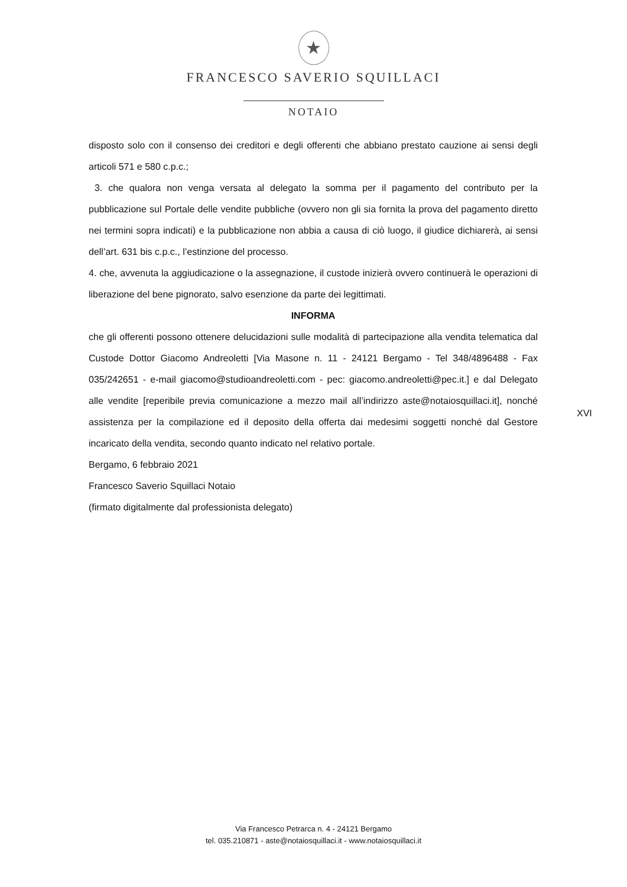★
FRANCESCO SAVERIO SQUILLACI
NOTAIO
disposto solo con il consenso dei creditori e degli offerenti che abbiano prestato cauzione ai sensi degli articoli 571 e 580 c.p.c.;
3. che qualora non venga versata al delegato la somma per il pagamento del contributo per la pubblicazione sul Portale delle vendite pubbliche (ovvero non gli sia fornita la prova del pagamento diretto nei termini sopra indicati) e la pubblicazione non abbia a causa di ciò luogo, il giudice dichiarerà, ai sensi dell’art. 631 bis c.p.c., l’estinzione del processo.
4. che, avvenuta la aggiudicazione o la assegnazione, il custode inizierà ovvero continuerà le operazioni di liberazione del bene pignorato, salvo esenzione da parte dei legittimati.
INFORMA
che gli offerenti possono ottenere delucidazioni sulle modalità di partecipazione alla vendita telematica dal Custode Dottor Giacomo Andreoletti [Via Masone n. 11 - 24121 Bergamo - Tel 348/4896488 - Fax 035/242651 - e-mail giacomo@studioandreoletti.com - pec: giacomo.andreoletti@pec.it.] e dal Delegato alle vendite [reperibile previa comunicazione a mezzo mail all’indirizzo aste@notaiosquillaci.it], nonché assistenza per la compilazione ed il deposito della offerta dai medesimi soggetti nonché dal Gestore incaricato della vendita, secondo quanto indicato nel relativo portale.
Bergamo, 6 febbraio 2021
Francesco Saverio Squillaci Notaio
(firmato digitalmente dal professionista delegato)
XVI
Via Francesco Petrarca n. 4 - 24121 Bergamo
tel. 035.210871 - aste@notaiosquillaci.it - www.notaiosquillaci.it